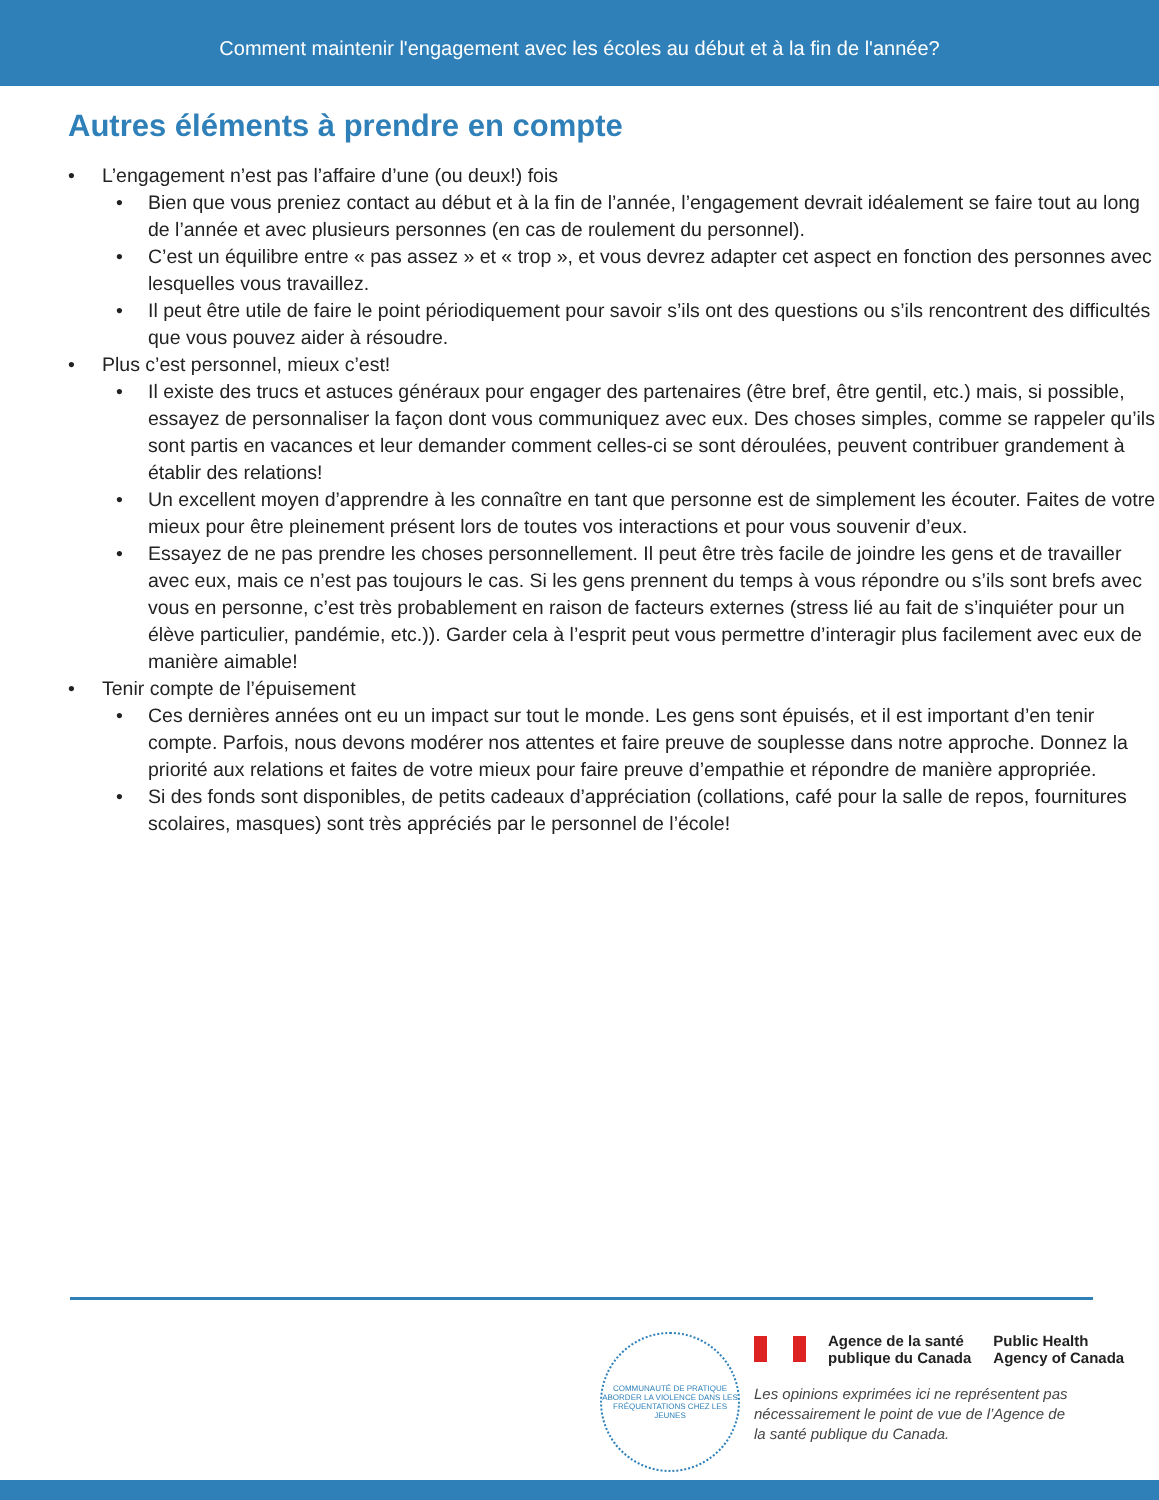Comment maintenir l'engagement avec les écoles au début et à la fin de l'année?
Autres éléments à prendre en compte
• L’engagement n’est pas l’affaire d’une (ou deux!) fois
• Bien que vous preniez contact au début et à la fin de l’année, l’engagement devrait idéalement se faire tout au long de l’année et avec plusieurs personnes (en cas de roulement du personnel).
• C’est un équilibre entre « pas assez » et « trop », et vous devrez adapter cet aspect en fonction des personnes avec lesquelles vous travaillez.
• Il peut être utile de faire le point périodiquement pour savoir s’ils ont des questions ou s’ils rencontrent des difficultés que vous pouvez aider à résoudre.
• Plus c’est personnel, mieux c’est!
• Il existe des trucs et astuces généraux pour engager des partenaires (être bref, être gentil, etc.) mais, si possible, essayez de personnaliser la façon dont vous communiquez avec eux. Des choses simples, comme se rappeler qu’ils sont partis en vacances et leur demander comment celles-ci se sont déroulées, peuvent contribuer grandement à établir des relations!
• Un excellent moyen d’apprendre à les connaître en tant que personne est de simplement les écouter. Faites de votre mieux pour être pleinement présent lors de toutes vos interactions et pour vous souvenir d’eux.
• Essayez de ne pas prendre les choses personnellement. Il peut être très facile de joindre les gens et de travailler avec eux, mais ce n’est pas toujours le cas. Si les gens prennent du temps à vous répondre ou s’ils sont brefs avec vous en personne, c’est très probablement en raison de facteurs externes (stress lié au fait de s’inquiéter pour un élève particulier, pandémie, etc.)). Garder cela à l’esprit peut vous permettre d’interagir plus facilement avec eux de manière aimable!
• Tenir compte de l’épuisement
• Ces dernières années ont eu un impact sur tout le monde. Les gens sont épuisés, et il est important d’en tenir compte. Parfois, nous devons modérer nos attentes et faire preuve de souplesse dans notre approche. Donnez la priorité aux relations et faites de votre mieux pour faire preuve d’empathie et répondre de manière appropriée.
• Si des fonds sont disponibles, de petits cadeaux d’appréciation (collations, café pour la salle de repos, fournitures scolaires, masques) sont très appréciés par le personnel de l’école!
COMMUNAUTÉ DE PRATIQUE
ABORDER LA VIOLENCE DANS LES FRÉQUENTATIONS CHEZ LES JEUNES
Agence de la santé
publique du Canada
Public Health
Agency of Canada
Les opinions exprimées ici ne représentent pas nécessairement le point de vue de l’Agence de la santé publique du Canada.